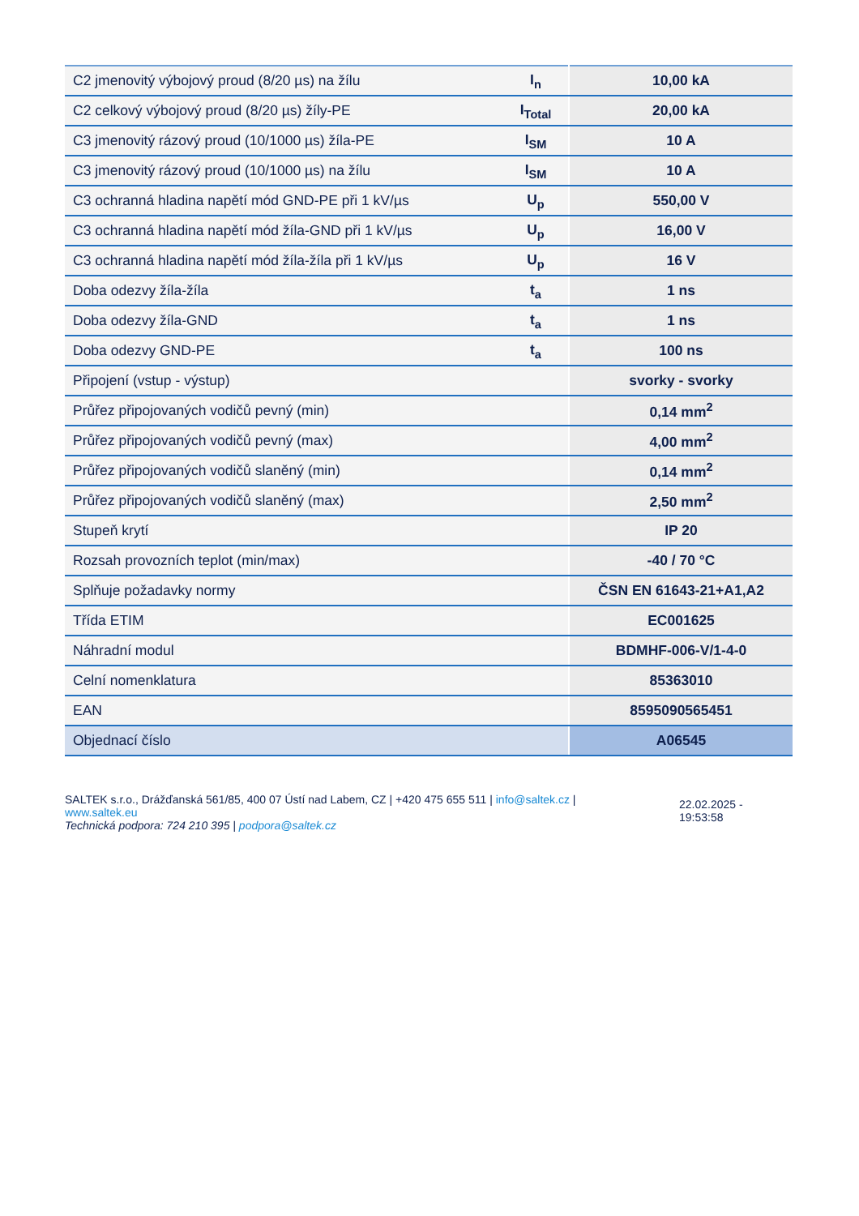| C2 jmenovitý výbojový proud (8/20 µs) na žílu | I<sub>n</sub> | 10,00 kA |
| C2 celkový výbojový proud (8/20 µs) žíly-PE | I<sub>Total</sub> | 20,00 kA |
| C3 jmenovitý rázový proud (10/1000 µs) žíla-PE | I<sub>SM</sub> | 10 A |
| C3 jmenovitý rázový proud (10/1000 µs) na žílu | I<sub>SM</sub> | 10 A |
| C3 ochranná hladina napětí mód GND-PE při 1 kV/µs | U<sub>p</sub> | 550,00 V |
| C3 ochranná hladina napětí mód žíla-GND při 1 kV/µs | U<sub>p</sub> | 16,00 V |
| C3 ochranná hladina napětí mód žíla-žíla při 1 kV/µs | U<sub>p</sub> | 16 V |
| Doba odezvy žíla-žíla | t<sub>a</sub> | 1 ns |
| Doba odezvy žíla-GND | t<sub>a</sub> | 1 ns |
| Doba odezvy GND-PE | t<sub>a</sub> | 100 ns |
| Připojení (vstup - výstup) | | svorky - svorky |
| Průřez připojovaných vodičů pevný (min) | | 0,14 mm<sup>2</sup> |
| Průřez připojovaných vodičů pevný (max) | | 4,00 mm<sup>2</sup> |
| Průřez připojovaných vodičů slaněný (min) | | 0,14 mm<sup>2</sup> |
| Průřez připojovaných vodičů slaněný (max) | | 2,50 mm<sup>2</sup> |
| Stupeň krytí | | IP 20 |
| Rozsah provozních teplot (min/max) | | -40 / 70 °C |
| Splňuje požadavky normy | | ČSN EN 61643-21+A1,A2 |
| Třída ETIM | | EC001625 |
| Náhradní modul | | BDMHF-006-V/1-4-0 |
| Celní nomenklatura | | 85363010 |
| EAN | | 8595090565451 |
| Objednací číslo | | A06545 |
SALTEK s.r.o., Drážďanská 561/85, 400 07 Ústí nad Labem, CZ | +420 475 655 511 | info@saltek.cz |
www.saltek.eu
Technická podpora: 724 210 395 | podpora@saltek.cz
22.02.2025 -
19:53:58